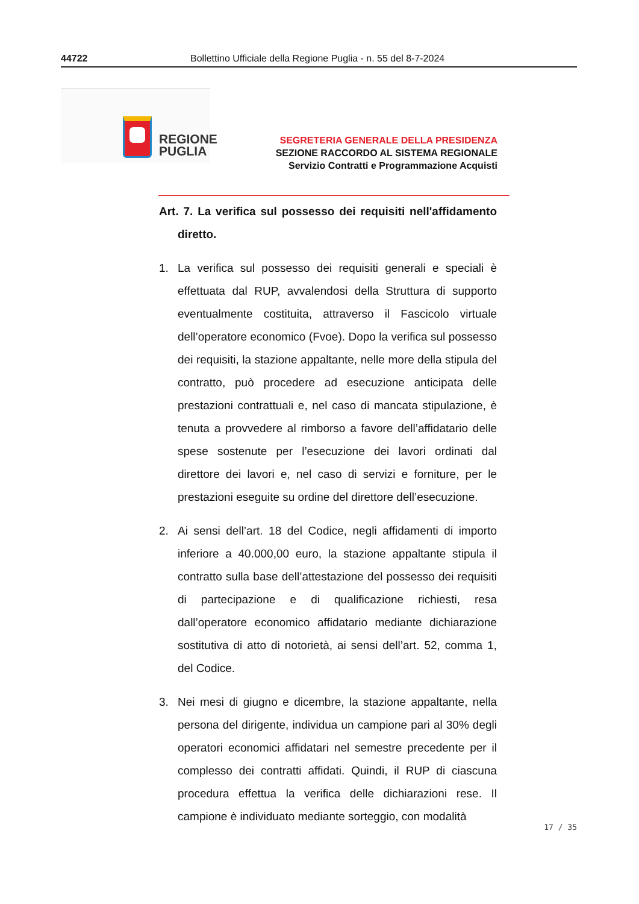44722 Bollettino Ufficiale della Regione Puglia - n. 55 del 8-7-2024
REGIONE
PUGLIA
SEGRETERIA GENERALE DELLA PRESIDENZA
SEZIONE RACCORDO AL SISTEMA REGIONALE
Servizio Contratti e Programmazione Acquisti
Art. 7. La verifica sul possesso dei requisiti nell'affidamento diretto.
1. La verifica sul possesso dei requisiti generali e speciali è effettuata dal RUP, avvalendosi della Struttura di supporto eventualmente costituita, attraverso il Fascicolo virtuale dell’operatore economico (Fvoe). Dopo la verifica sul possesso dei requisiti, la stazione appaltante, nelle more della stipula del contratto, può procedere ad esecuzione anticipata delle prestazioni contrattuali e, nel caso di mancata stipulazione, è tenuta a provvedere al rimborso a favore dell’affidatario delle spese sostenute per l’esecuzione dei lavori ordinati dal direttore dei lavori e, nel caso di servizi e forniture, per le prestazioni eseguite su ordine del direttore dell’esecuzione.
2. Ai sensi dell’art. 18 del Codice, negli affidamenti di importo inferiore a 40.000,00 euro, la stazione appaltante stipula il contratto sulla base dell’attestazione del possesso dei requisiti di partecipazione e di qualificazione richiesti, resa dall’operatore economico affidatario mediante dichiarazione sostitutiva di atto di notorietà, ai sensi dell’art. 52, comma 1, del Codice.
3. Nei mesi di giugno e dicembre, la stazione appaltante, nella persona del dirigente, individua un campione pari al 30% degli operatori economici affidatari nel semestre precedente per il complesso dei contratti affidati. Quindi, il RUP di ciascuna procedura effettua la verifica delle dichiarazioni rese. Il campione è individuato mediante sorteggio, con modalità
17 / 35